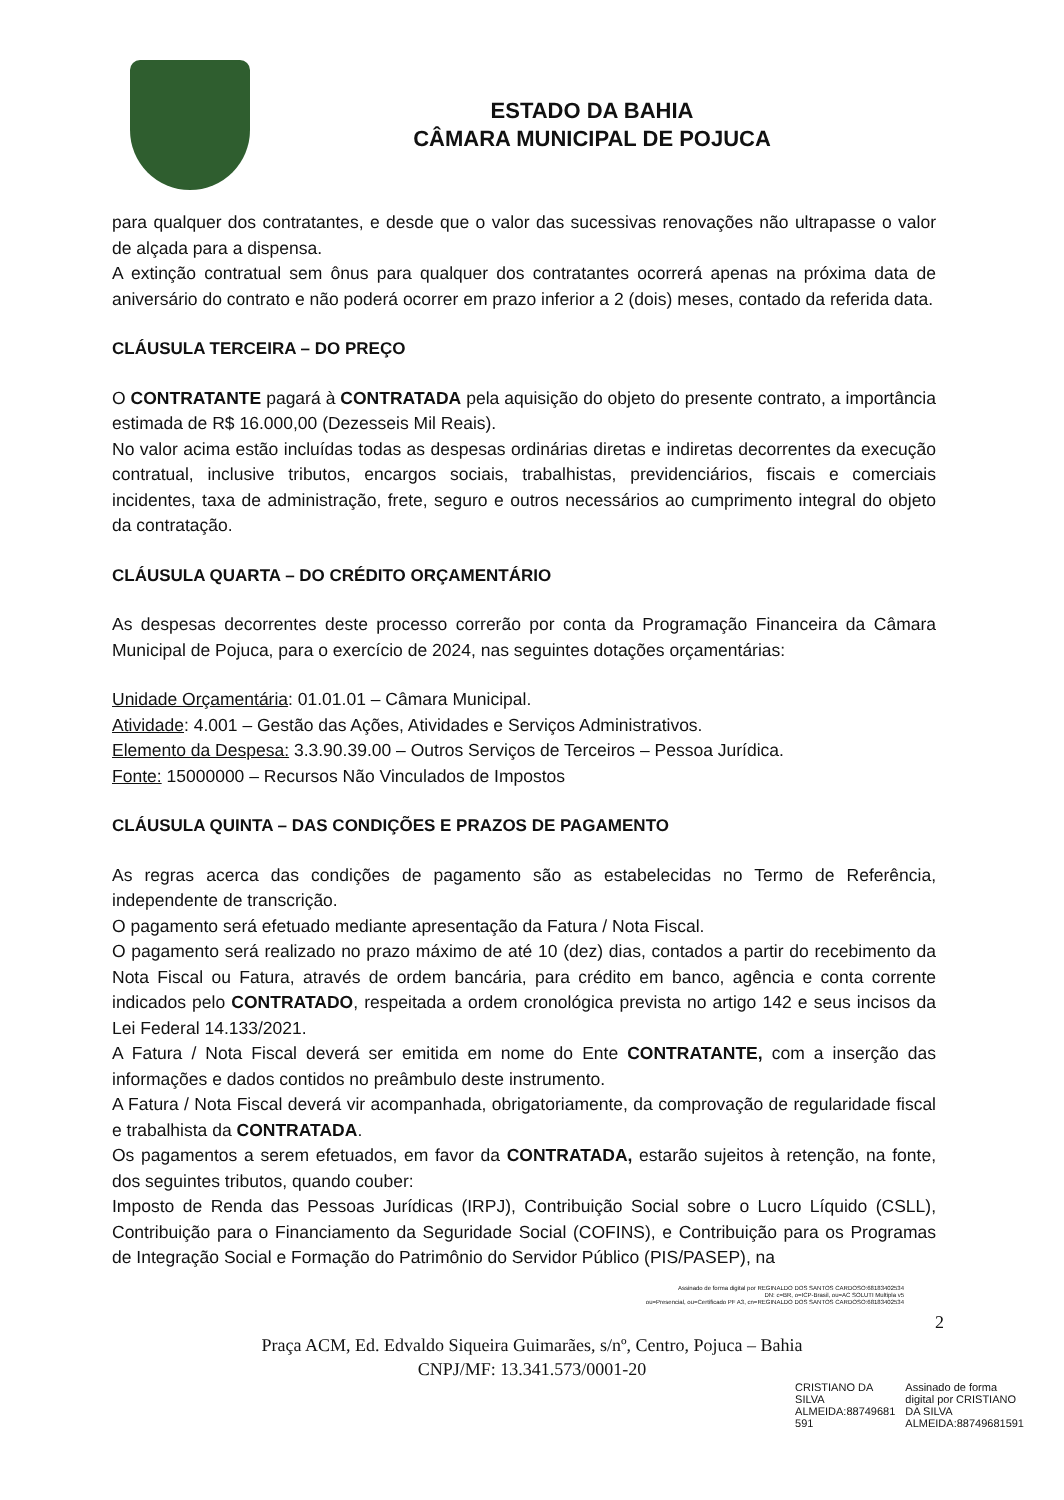ESTADO DA BAHIA
CÂMARA MUNICIPAL DE POJUCA
para qualquer dos contratantes, e desde que o valor das sucessivas renovações não ultrapasse o valor de alçada para a dispensa.
A extinção contratual sem ônus para qualquer dos contratantes ocorrerá apenas na próxima data de aniversário do contrato e não poderá ocorrer em prazo inferior a 2 (dois) meses, contado da referida data.
CLÁUSULA TERCEIRA – DO PREÇO
O CONTRATANTE pagará à CONTRATADA pela aquisição do objeto do presente contrato, a importância estimada de R$ 16.000,00 (Dezesseis Mil Reais).
No valor acima estão incluídas todas as despesas ordinárias diretas e indiretas decorrentes da execução contratual, inclusive tributos, encargos sociais, trabalhistas, previdenciários, fiscais e comerciais incidentes, taxa de administração, frete, seguro e outros necessários ao cumprimento integral do objeto da contratação.
CLÁUSULA QUARTA – DO CRÉDITO ORÇAMENTÁRIO
As despesas decorrentes deste processo correrão por conta da Programação Financeira da Câmara Municipal de Pojuca, para o exercício de 2024, nas seguintes dotações orçamentárias:
Unidade Orçamentária: 01.01.01 – Câmara Municipal.
Atividade: 4.001 – Gestão das Ações, Atividades e Serviços Administrativos.
Elemento da Despesa: 3.3.90.39.00 – Outros Serviços de Terceiros – Pessoa Jurídica.
Fonte: 15000000 – Recursos Não Vinculados de Impostos
CLÁUSULA QUINTA – DAS CONDIÇÕES E PRAZOS DE PAGAMENTO
As regras acerca das condições de pagamento são as estabelecidas no Termo de Referência, independente de transcrição.
O pagamento será efetuado mediante apresentação da Fatura / Nota Fiscal.
O pagamento será realizado no prazo máximo de até 10 (dez) dias, contados a partir do recebimento da Nota Fiscal ou Fatura, através de ordem bancária, para crédito em banco, agência e conta corrente indicados pelo CONTRATADO, respeitada a ordem cronológica prevista no artigo 142 e seus incisos da Lei Federal 14.133/2021.
A Fatura / Nota Fiscal deverá ser emitida em nome do Ente CONTRATANTE, com a inserção das informações e dados contidos no preâmbulo deste instrumento.
A Fatura / Nota Fiscal deverá vir acompanhada, obrigatoriamente, da comprovação de regularidade fiscal e trabalhista da CONTRATADA.
Os pagamentos a serem efetuados, em favor da CONTRATADA, estarão sujeitos à retenção, na fonte, dos seguintes tributos, quando couber:
Imposto de Renda das Pessoas Jurídicas (IRPJ), Contribuição Social sobre o Lucro Líquido (CSLL), Contribuição para o Financiamento da Seguridade Social (COFINS), e Contribuição para os Programas de Integração Social e Formação do Patrimônio do Servidor Público (PIS/PASEP), na
Assinado de forma digital por REGINALDO DOS SANTOS CARDOSO:68183402534
DN: c=BR, o=ICP-Brasil, ou=AC SOLUTI Multipla v5
ou=Presencial, ou=Certificado PF A3, cn=REGINALDO DOS SANTOS CARDOSO:68183402534
2
Praça ACM, Ed. Edvaldo Siqueira Guimarães, s/nº, Centro, Pojuca – Bahia
CNPJ/MF: 13.341.573/0001-20
CRISTIANO DA
SILVA
ALMEIDA:88749681
591
Assinado de forma
digital por CRISTIANO
DA SILVA
ALMEIDA:88749681591